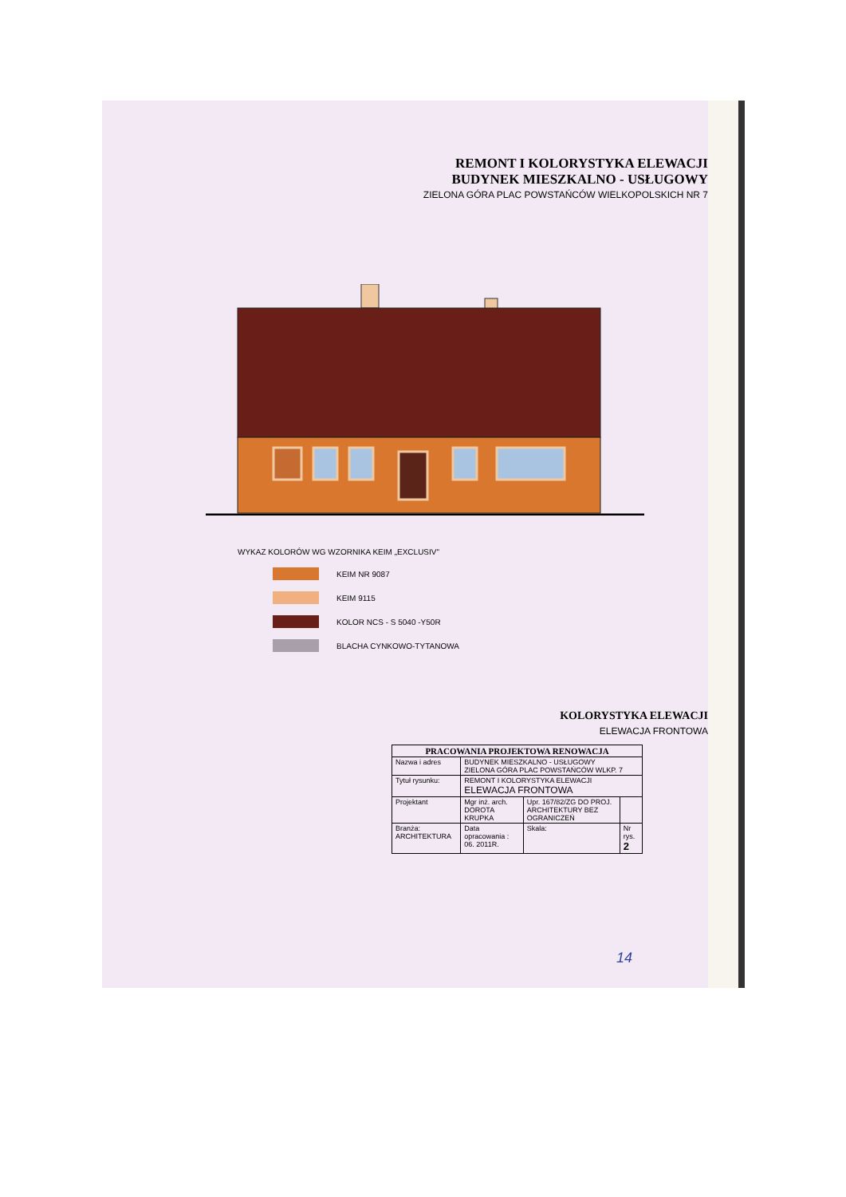REMONT I KOLORYSTYKA ELEWACJI
BUDYNEK MIESZKALNO - USŁUGOWY
ZIELONA GÓRA PLAC POWSTAŃCÓW WIELKOPOLSKICH NR 7
WYKAZ KOLORÓW WG WZORNIKA KEIM „EXCLUSIV"
KEIM NR 9087
KEIM 9115
KOLOR NCS - S 5040 -Y50R
BLACHA CYNKOWO-TYTANOWA
KOLORYSTYKA ELEWACJI
ELEWACJA FRONTOWA
| PRACOWANIA PROJEKTOWA RENOWACJA | | | | |
| Nazwa i adres | BUDYNEK MIESZKALNO - USŁUGOWY ZIELONA GÓRA PLAC POWSTAŃCÓW WLKP. 7 | | | |
| Tytuł rysunku: | REMONT I KOLORYSTYKA ELEWACJI ELEWACJA FRONTOWA | | | |
| Projektant | Mgr inż. arch. DOROTA KRUPKA | Upr. 167/82/ZG DO PROJ. ARCHITEKTURY BEZ OGRANICZEŃ | | |
| Branża: ARCHITEKTURA | Data opracowania : 06. 2011R. | | Skala: | Nr rys. 2 |
14